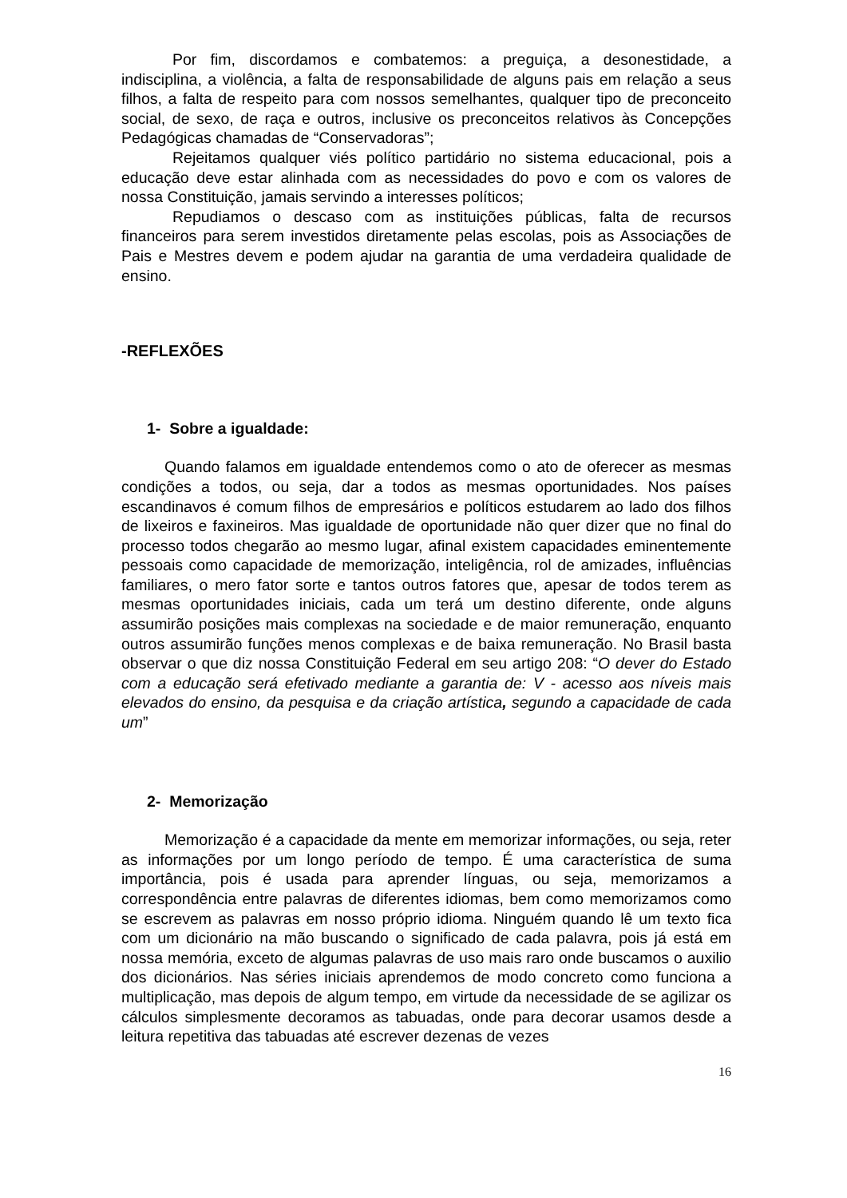Por fim, discordamos e combatemos: a preguiça, a desonestidade, a indisciplina, a violência, a falta de responsabilidade de alguns pais em relação a seus filhos, a falta de respeito para com nossos semelhantes, qualquer tipo de preconceito social, de sexo, de raça e outros, inclusive os preconceitos relativos às Concepções Pedagógicas chamadas de “Conservadoras”;
Rejeitamos qualquer viés político partidário no sistema educacional, pois a educação deve estar alinhada com as necessidades do povo e com os valores de nossa Constituição, jamais servindo a interesses políticos;
Repudiamos o descaso com as instituições públicas, falta de recursos financeiros para serem investidos diretamente pelas escolas, pois as Associações de Pais e Mestres devem e podem ajudar na garantia de uma verdadeira qualidade de ensino.
-REFLEXÕES
1- Sobre a igualdade:
Quando falamos em igualdade entendemos como o ato de oferecer as mesmas condições a todos, ou seja, dar a todos as mesmas oportunidades. Nos países escandinavos é comum filhos de empresários e políticos estudarem ao lado dos filhos de lixeiros e faxineiros. Mas igualdade de oportunidade não quer dizer que no final do processo todos chegarão ao mesmo lugar, afinal existem capacidades eminentemente pessoais como capacidade de memorização, inteligência, rol de amizades, influências familiares, o mero fator sorte e tantos outros fatores que, apesar de todos terem as mesmas oportunidades iniciais, cada um terá um destino diferente, onde alguns assumirão posições mais complexas na sociedade e de maior remuneração, enquanto outros assumirão funções menos complexas e de baixa remuneração. No Brasil basta observar o que diz nossa Constituição Federal em seu artigo 208: “O dever do Estado com a educação será efetivado mediante a garantia de: V - acesso aos níveis mais elevados do ensino, da pesquisa e da criação artística, segundo a capacidade de cada um”
2- Memorização
Memorização é a capacidade da mente em memorizar informações, ou seja, reter as informações por um longo período de tempo. É uma característica de suma importância, pois é usada para aprender línguas, ou seja, memorizamos a correspondência entre palavras de diferentes idiomas, bem como memorizamos como se escrevem as palavras em nosso próprio idioma. Ninguém quando lê um texto fica com um dicionário na mão buscando o significado de cada palavra, pois já está em nossa memória, exceto de algumas palavras de uso mais raro onde buscamos o auxilio dos dicionários. Nas séries iniciais aprendemos de modo concreto como funciona a multiplicação, mas depois de algum tempo, em virtude da necessidade de se agilizar os cálculos simplesmente decoramos as tabuadas, onde para decorar usamos desde a leitura repetitiva das tabuadas até escrever dezenas de vezes
16